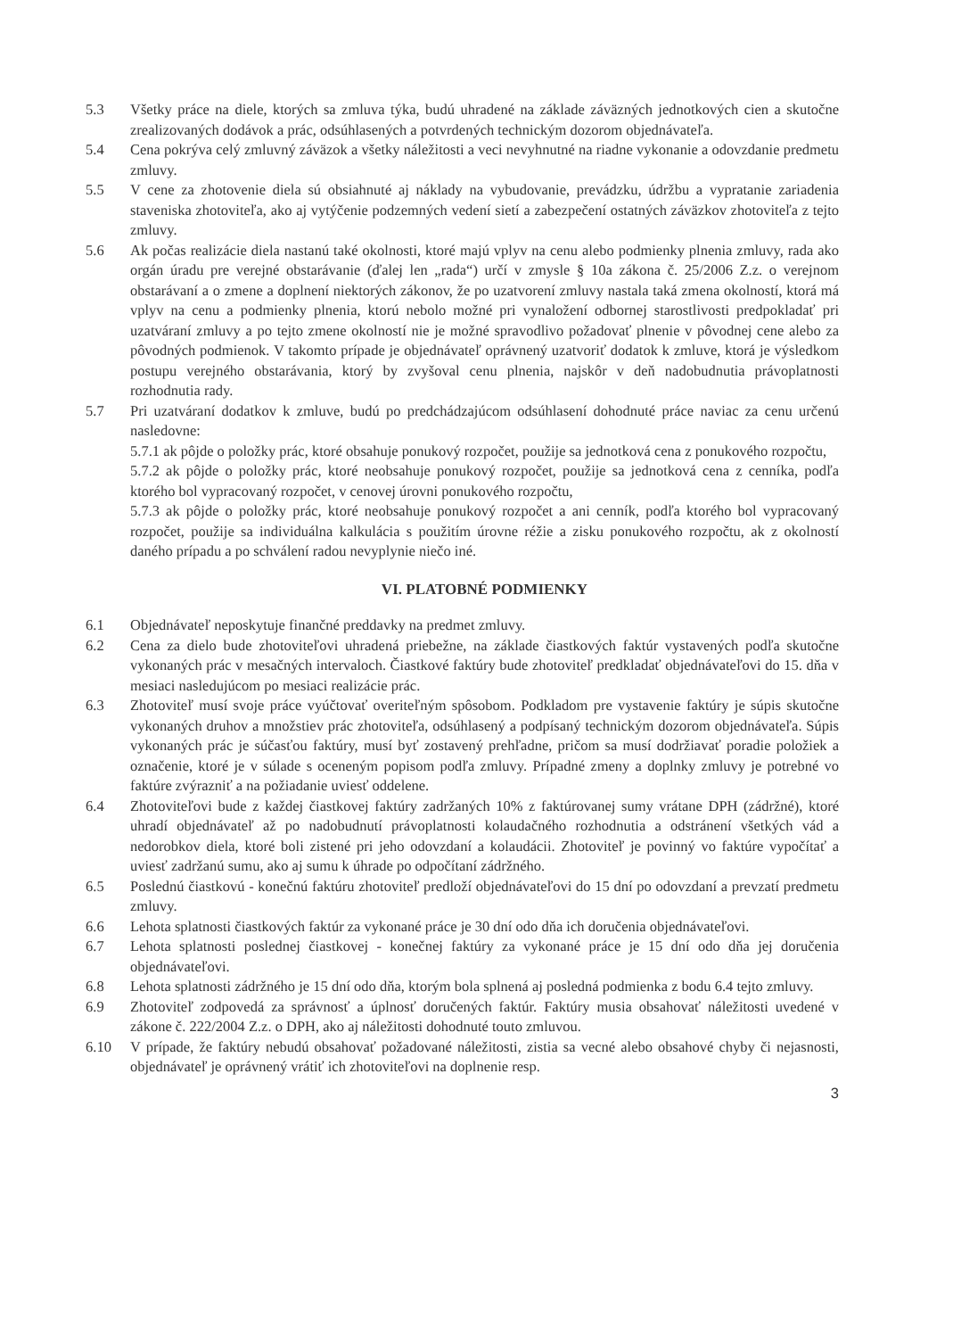5.3 Všetky práce na diele, ktorých sa zmluva týka, budú uhradené na základe záväzných jednotkových cien a skutočne zrealizovaných dodávok a prác, odsúhlasených a potvrdených technickým dozorom objednávateľa.
5.4 Cena pokrýva celý zmluvný záväzok a všetky náležitosti a veci nevyhnutné na riadne vykonanie a odovzdanie predmetu zmluvy.
5.5 V cene za zhotovenie diela sú obsiahnuté aj náklady na vybudovanie, prevádzku, údržbu a vypratanie zariadenia staveniska zhotoviteľa, ako aj vytýčenie podzemných vedení sietí a zabezpečení ostatných záväzkov zhotoviteľa z tejto zmluvy.
5.6 Ak počas realizácie diela nastanú také okolnosti, ktoré majú vplyv na cenu alebo podmienky plnenia zmluvy, rada ako orgán úradu pre verejné obstarávanie (ďalej len „rada“) určí v zmysle § 10a zákona č. 25/2006 Z.z. o verejnom obstarávaní a o zmene a doplnení niektorých zákonov, že po uzatvorení zmluvy nastala taká zmena okolností, ktorá má vplyv na cenu a podmienky plnenia, ktorú nebolo možné pri vynaložení odbornej starostlivosti predpokladať pri uzatváraní zmluvy a po tejto zmene okolností nie je možné spravodlivo požadovať plnenie v pôvodnej cene alebo za pôvodných podmienok. V takomto prípade je objednávateľ oprávnený uzatvoriť dodatok k zmluve, ktorá je výsledkom postupu verejného obstarávania, ktorý by zvyšoval cenu plnenia, najskôr v deň nadobudnutia právoplatnosti rozhodnutia rady.
5.7 Pri uzatváraní dodatkov k zmluve, budú po predchádzajúcom odsúhlasení dohodnuté práce naviac za cenu určenú nasledovne:
5.7.1 ak pôjde o položky prác, ktoré obsahuje ponukový rozpočet, použije sa jednotková cena z ponukového rozpočtu,
5.7.2 ak pôjde o položky prác, ktoré neobsahuje ponukový rozpočet, použije sa jednotková cena z cenníka, podľa ktorého bol vypracovaný rozpočet, v cenovej úrovni ponukového rozpočtu,
5.7.3 ak pôjde o položky prác, ktoré neobsahuje ponukový rozpočet a ani cenník, podľa ktorého bol vypracovaný rozpočet, použije sa individuálna kalkulácia s použitím úrovne réžie a zisku ponukového rozpočtu, ak z okolností daného prípadu a po schválení radou nevyplynie niečo iné.
VI. PLATOBNÉ PODMIENKY
6.1 Objednávateľ neposkytuje finančné preddavky na predmet zmluvy.
6.2 Cena za dielo bude zhotoviteľovi uhradená priebežne, na základe čiastkových faktúr vystavených podľa skutočne vykonaných prác v mesačných intervaloch. Čiastkové faktúry bude zhotoviteľ predkladať objednávateľovi do 15. dňa v mesiaci nasledujúcom po mesiaci realizácie prác.
6.3 Zhotoviteľ musí svoje práce vyúčtovať overiteľným spôsobom. Podkladom pre vystavenie faktúry je súpis skutočne vykonaných druhov a množstiev prác zhotoviteľa, odsúhlasený a podpísaný technickým dozorom objednávateľa. Súpis vykonaných prác je súčasťou faktúry, musí byť zostavený prehľadne, pričom sa musí dodržiavať poradie položiek a označenie, ktoré je v súlade s oceneným popisom podľa zmluvy. Prípadné zmeny a doplnky zmluvy je potrebné vo faktúre zvýrazniť a na požiadanie uviesť oddelene.
6.4 Zhotoviteľovi bude z každej čiastkovej faktúry zadržaných 10% z faktúrovanej sumy vrátane DPH (zádržné), ktoré uhradí objednávateľ až po nadobudnutí právoplatnosti kolaudačného rozhodnutia a odstránení všetkých vád a nedorobkov diela, ktoré boli zistené pri jeho odovzdaní a kolaudácii. Zhotoviteľ je povinný vo faktúre vypočítať a uviesť zadržanú sumu, ako aj sumu k úhrade po odpočítaní zádržného.
6.5 Poslednú čiastkovú - konečnú faktúru zhotoviteľ predloží objednávateľovi do 15 dní po odovzdaní a prevzatí predmetu zmluvy.
6.6 Lehota splatnosti čiastkových faktúr za vykonané práce je 30 dní odo dňa ich doručenia objednávateľovi.
6.7 Lehota splatnosti poslednej čiastkovej - konečnej faktúry za vykonané práce je 15 dní odo dňa jej doručenia objednávateľovi.
6.8 Lehota splatnosti zádržného je 15 dní odo dňa, ktorým bola splnená aj posledná podmienka z bodu 6.4 tejto zmluvy.
6.9 Zhotoviteľ zodpovedá za správnosť a úplnosť doručených faktúr. Faktúry musia obsahovať náležitosti uvedené v zákone č. 222/2004 Z.z. o DPH, ako aj náležitosti dohodnuté touto zmluvou.
6.10 V prípade, že faktúry nebudú obsahovať požadované náležitosti, zistia sa vecné alebo obsahové chyby či nejasnosti, objednávateľ je oprávnený vrátiť ich zhotoviteľovi na doplnenie resp.
3